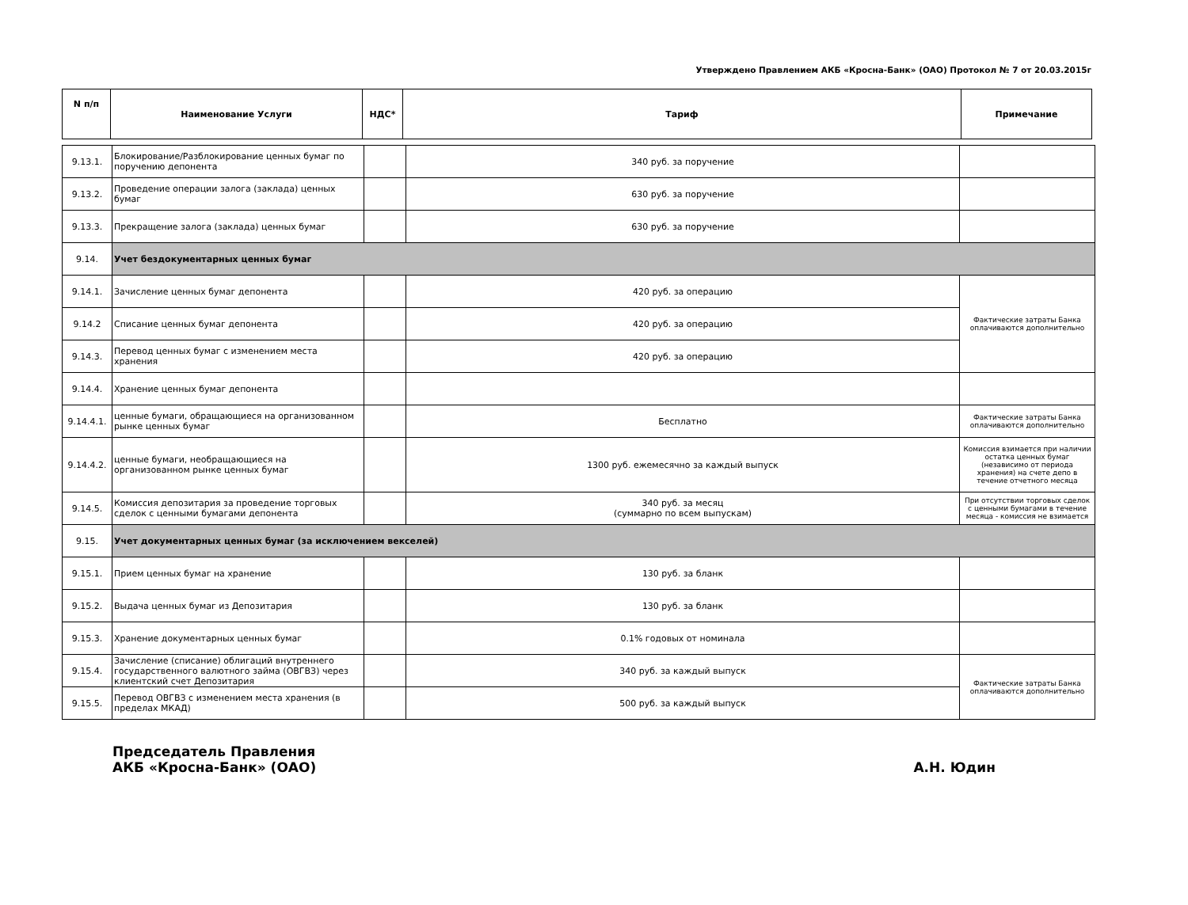Утверждено Правлением АКБ «Кросна-Банк» (ОАО) Протокол № 7 от 20.03.2015г
| N п/п | Наименование Услуги | НДС* | Тариф | Примечание |
| --- | --- | --- | --- | --- |
| 9.13.1. | Блокирование/Разблокирование ценных бумаг по поручению депонента | | 340 руб. за поручение | |
| 9.13.2. | Проведение операции залога (заклада) ценных бумаг | | 630 руб. за поручение | |
| 9.13.3. | Прекращение залога (заклада) ценных бумаг | | 630 руб. за поручение | |
| 9.14. | Учет бездокументарных ценных бумаг | | | |
| 9.14.1. | Зачисление ценных бумаг депонента | | 420 руб. за операцию | Фактические затраты Банка оплачиваются дополнительно |
| 9.14.2 | Списание ценных бумаг депонента | | 420 руб. за операцию | |
| 9.14.3. | Перевод ценных бумаг с изменением места хранения | | 420 руб. за операцию | |
| 9.14.4. | Хранение ценных бумаг депонента | | | |
| 9.14.4.1. | ценные бумаги, обращающиеся на организованном рынке ценных бумаг | | Бесплатно | Фактические затраты Банка оплачиваются дополнительно |
| 9.14.4.2. | ценные бумаги, необращающиеся на организованном рынке ценных бумаг | | 1300 руб. ежемесячно за каждый выпуск | Комиссия взимается при наличии остатка ценных бумаг (независимо от периода хранения) на счете депо в течение отчетного месяца |
| 9.14.5. | Комиссия депозитария за проведение торговых сделок с ценными бумагами депонента | | 340 руб. за месяц (суммарно по всем выпускам) | При отсутствии торговых сделок с ценными бумагами в течение месяца - комиссия не взимается |
| 9.15. | Учет документарных ценных бумаг (за исключением векселей) | | | |
| 9.15.1. | Прием ценных бумаг на хранение | | 130 руб. за бланк | |
| 9.15.2. | Выдача ценных бумаг из Депозитария | | 130 руб. за бланк | |
| 9.15.3. | Хранение документарных ценных бумаг | | 0.1% годовых от номинала | |
| 9.15.4. | Зачисление (списание) облигаций внутреннего государственного валютного займа (ОВГВЗ) через клиентский счет Депозитария | | 340 руб. за каждый выпуск | Фактические затраты Банка оплачиваются дополнительно |
| 9.15.5. | Перевод ОВГВЗ с изменением места хранения (в пределах МКАД) | | 500 руб. за каждый выпуск | |
Председатель Правления
АКБ «Кросна-Банк» (ОАО)
А.Н. Юдин